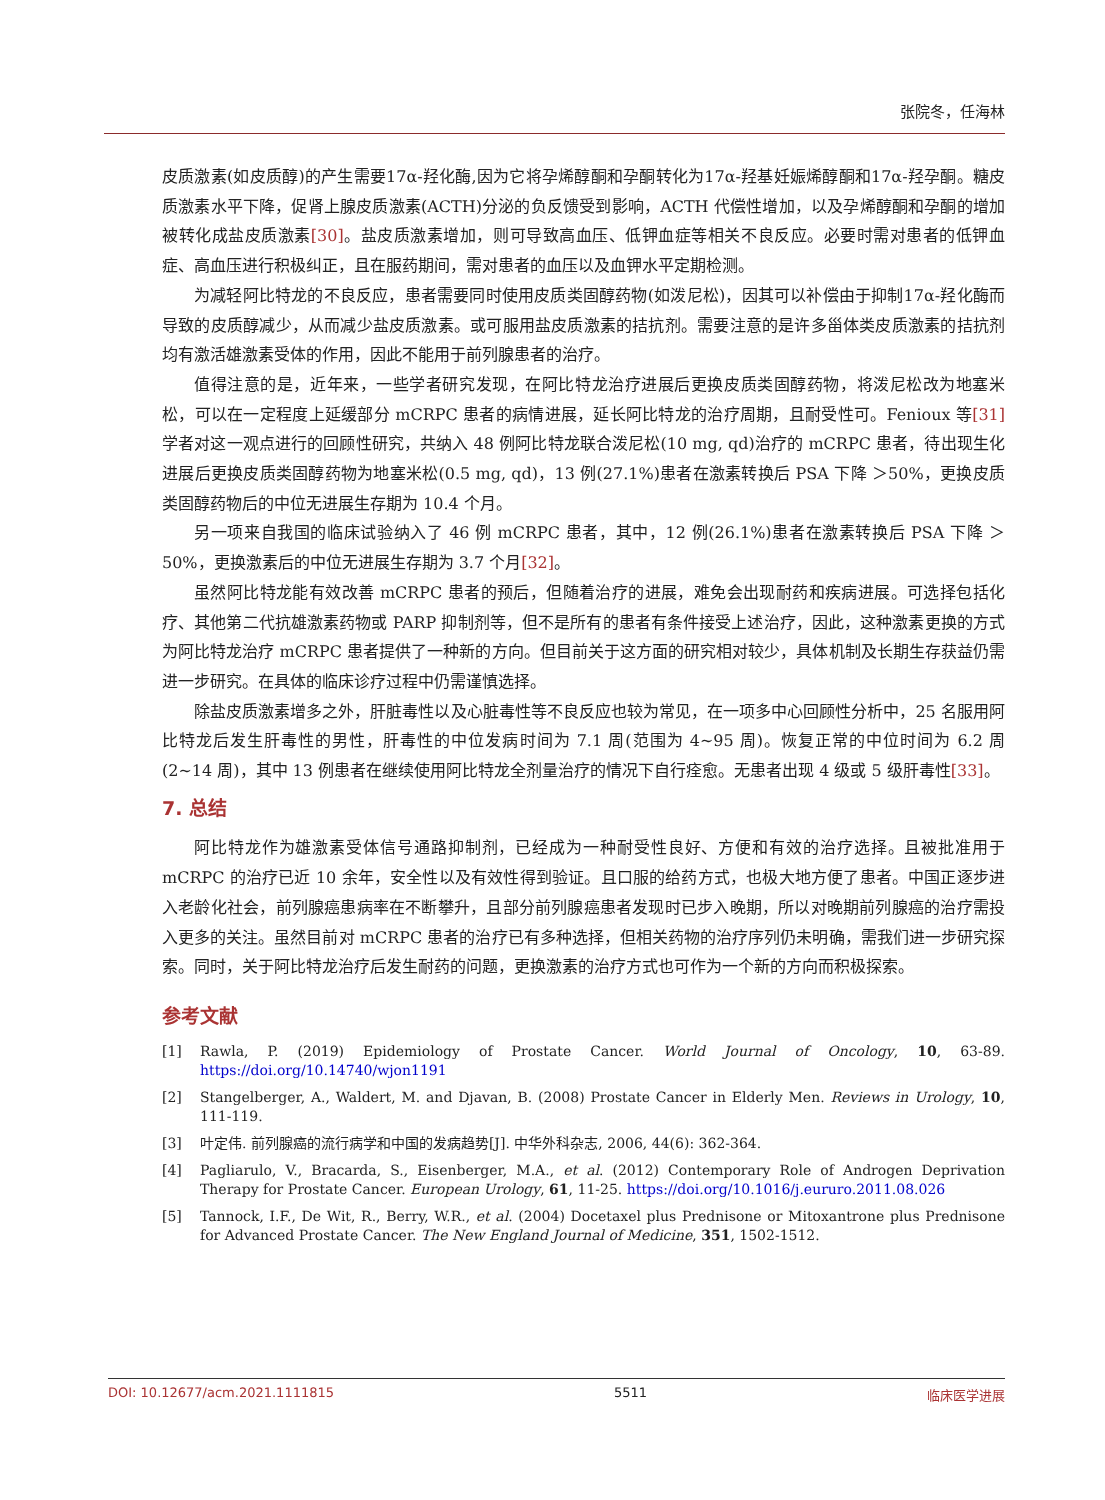张院冬，任海林
皮质激素(如皮质醇)的产生需要17α-羟化酶,因为它将孕烯醇酮和孕酮转化为17α-羟基妊娠烯醇酮和17α-羟孕酮。糖皮质激素水平下降，促肾上腺皮质激素(ACTH)分泌的负反馈受到影响，ACTH 代偿性增加，以及孕烯醇酮和孕酮的增加被转化成盐皮质激素[30]。盐皮质激素增加，则可导致高血压、低钾血症等相关不良反应。必要时需对患者的低钾血症、高血压进行积极纠正，且在服药期间，需对患者的血压以及血钾水平定期检测。
为减轻阿比特龙的不良反应，患者需要同时使用皮质类固醇药物(如泼尼松)，因其可以补偿由于抑制17α-羟化酶而导致的皮质醇减少，从而减少盐皮质激素。或可服用盐皮质激素的拮抗剂。需要注意的是许多甾体类皮质激素的拮抗剂均有激活雄激素受体的作用，因此不能用于前列腺患者的治疗。
值得注意的是，近年来，一些学者研究发现，在阿比特龙治疗进展后更换皮质类固醇药物，将泼尼松改为地塞米松，可以在一定程度上延缓部分 mCRPC 患者的病情进展，延长阿比特龙的治疗周期，且耐受性可。Fenioux 等[31] 学者对这一观点进行的回顾性研究，共纳入 48 例阿比特龙联合泼尼松(10 mg, qd)治疗的 mCRPC 患者，待出现生化进展后更换皮质类固醇药物为地塞米松(0.5 mg, qd)，13 例(27.1%)患者在激素转换后 PSA 下降 ＞50%，更换皮质类固醇药物后的中位无进展生存期为 10.4 个月。
另一项来自我国的临床试验纳入了 46 例 mCRPC 患者，其中，12 例(26.1%)患者在激素转换后 PSA 下降 ＞50%，更换激素后的中位无进展生存期为 3.7 个月[32]。
虽然阿比特龙能有效改善 mCRPC 患者的预后，但随着治疗的进展，难免会出现耐药和疾病进展。可选择包括化疗、其他第二代抗雄激素药物或 PARP 抑制剂等，但不是所有的患者有条件接受上述治疗，因此，这种激素更换的方式为阿比特龙治疗 mCRPC 患者提供了一种新的方向。但目前关于这方面的研究相对较少，具体机制及长期生存获益仍需进一步研究。在具体的临床诊疗过程中仍需谨慎选择。
除盐皮质激素增多之外，肝脏毒性以及心脏毒性等不良反应也较为常见，在一项多中心回顾性分析中，25 名服用阿比特龙后发生肝毒性的男性，肝毒性的中位发病时间为 7.1 周(范围为 4~95 周)。恢复正常的中位时间为 6.2 周(2~14 周)，其中 13 例患者在继续使用阿比特龙全剂量治疗的情况下自行痊愈。无患者出现 4 级或 5 级肝毒性[33]。
7. 总结
阿比特龙作为雄激素受体信号通路抑制剂，已经成为一种耐受性良好、方便和有效的治疗选择。且被批准用于 mCRPC 的治疗已近 10 余年，安全性以及有效性得到验证。且口服的给药方式，也极大地方便了患者。中国正逐步进入老龄化社会，前列腺癌患病率在不断攀升，且部分前列腺癌患者发现时已步入晚期，所以对晚期前列腺癌的治疗需投入更多的关注。虽然目前对 mCRPC 患者的治疗已有多种选择，但相关药物的治疗序列仍未明确，需我们进一步研究探索。同时，关于阿比特龙治疗后发生耐药的问题，更换激素的治疗方式也可作为一个新的方向而积极探索。
参考文献
[1] Rawla, P. (2019) Epidemiology of Prostate Cancer. World Journal of Oncology, 10, 63-89. https://doi.org/10.14740/wjon1191
[2] Stangelberger, A., Waldert, M. and Djavan, B. (2008) Prostate Cancer in Elderly Men. Reviews in Urology, 10, 111-119.
[3] 叶定伟. 前列腺癌的流行病学和中国的发病趋势[J]. 中华外科杂志, 2006, 44(6): 362-364.
[4] Pagliarulo, V., Bracarda, S., Eisenberger, M.A., et al. (2012) Contemporary Role of Androgen Deprivation Therapy for Prostate Cancer. European Urology, 61, 11-25. https://doi.org/10.1016/j.eururo.2011.08.026
[5] Tannock, I.F., De Wit, R., Berry, W.R., et al. (2004) Docetaxel plus Prednisone or Mitoxantrone plus Prednisone for Advanced Prostate Cancer. The New England Journal of Medicine, 351, 1502-1512.
DOI: 10.12677/acm.2021.1111815 5511 临床医学进展